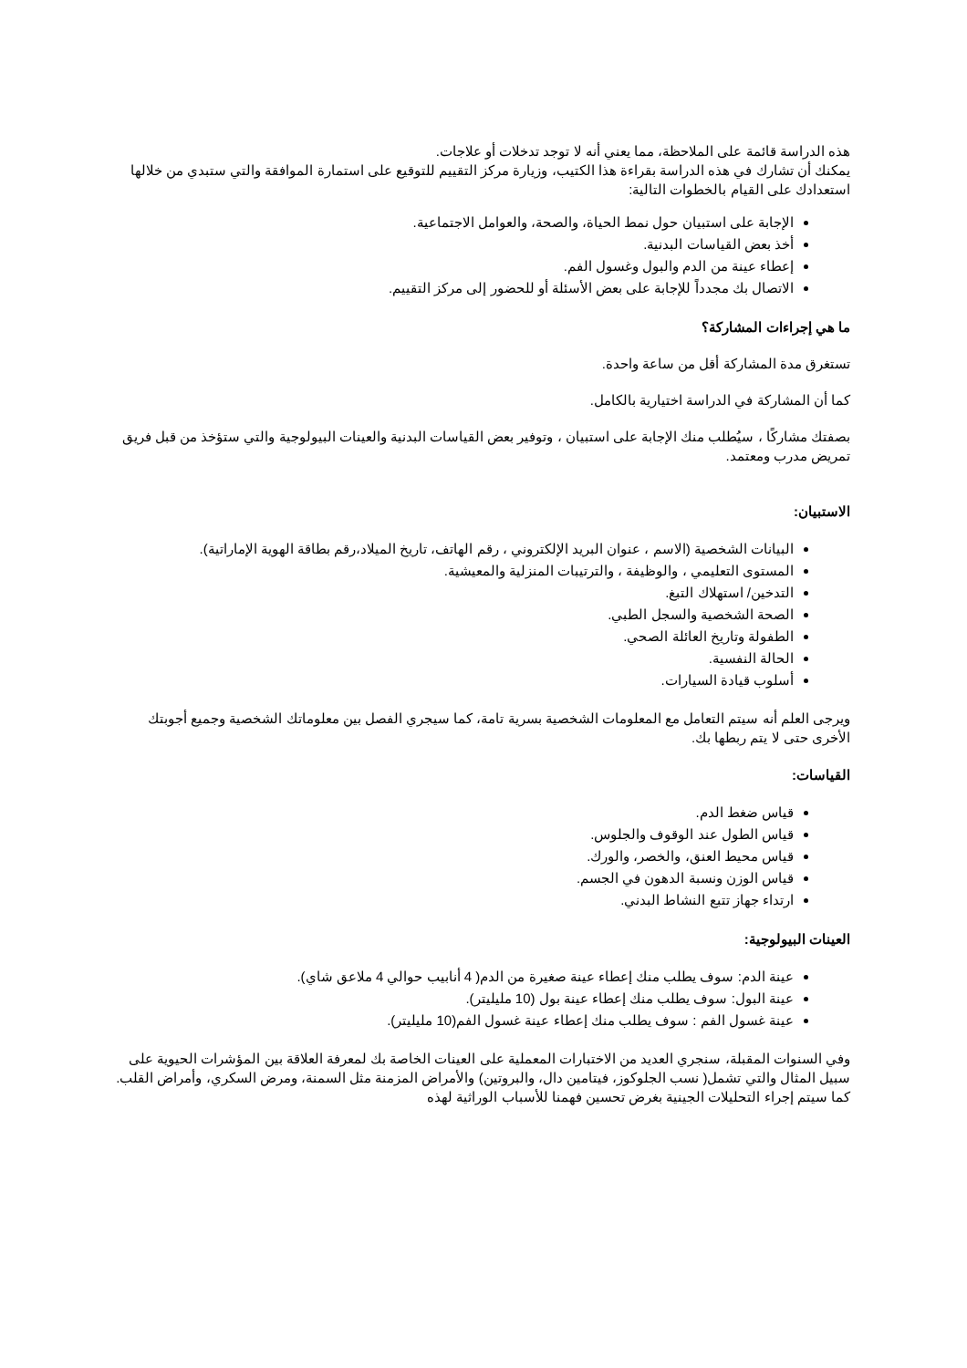هذه الدراسة قائمة على الملاحظة، مما يعني أنه لا توجد تدخلات أو علاجات.
يمكنك أن تشارك في هذه الدراسة بقراءة هذا الكتيب، وزيارة مركز التقييم للتوقيع على استمارة الموافقة والتي ستبدي من خلالها استعدادك على القيام بالخطوات التالية:
الإجابة على استبيان حول نمط الحياة، والصحة، والعوامل الاجتماعية.
أخذ بعض القياسات البدنية.
إعطاء عينة من الدم والبول وغسول الفم.
الاتصال بك مجدداً للإجابة على بعض الأسئلة أو للحضور إلى مركز التقييم.
ما هي إجراءات المشاركة؟
تستغرق مدة المشاركة أقل من ساعة واحدة.
كما أن المشاركة في الدراسة اختيارية بالكامل.
بصفتك مشاركًا ، سيُطلب منك الإجابة على استبيان ، وتوفير بعض القياسات البدنية والعينات البيولوجية والتي ستؤخذ من قبل فريق تمريض مدرب ومعتمد.
الاستبيان:
البيانات الشخصية (الاسم ، عنوان البريد الإلكتروني ، رقم الهاتف، تاريخ الميلاد،رقم بطاقة الهوية الإماراتية).
المستوى التعليمي ، والوظيفة ، والترتيبات المنزلية والمعيشية.
التدخين/ استهلاك التبغ.
الصحة الشخصية والسجل الطبي.
الطفولة وتاريخ العائلة الصحي.
الحالة النفسية.
أسلوب قيادة السيارات.
ويرجى العلم أنه سيتم التعامل مع المعلومات الشخصية بسرية تامة، كما سيجري الفصل بين معلوماتك الشخصية وجميع أجوبتك الأخرى حتى لا يتم ربطها بك.
القياسات:
قياس ضغط الدم.
قياس الطول عند الوقوف والجلوس.
قياس محيط العنق، والخصر، والورك.
قياس الوزن ونسبة الدهون في الجسم.
ارتداء جهاز تتبع النشاط البدني.
العينات البيولوجية:
عينة الدم: سوف يطلب منك إعطاء عينة صغيرة من الدم( 4 أنابيب حوالي 4 ملاعق شاي).
عينة البول: سوف يطلب منك إعطاء عينة بول (10 مليليتر).
عينة غسول الفم : سوف يطلب منك إعطاء عينة غسول الفم(10 مليليتر).
وفي السنوات المقبلة، سنجري العديد من الاختبارات المعملية على العينات الخاصة بك لمعرفة العلاقة بين المؤشرات الحيوية على سبيل المثال والتي تشمل( نسب الجلوكوز، فيتامين دال، والبروتين) والأمراض المزمنة مثل السمنة، ومرض السكري، وأمراض القلب. كما سيتم إجراء التحليلات الجينية بغرض تحسين فهمنا للأسباب الوراثية لهذه